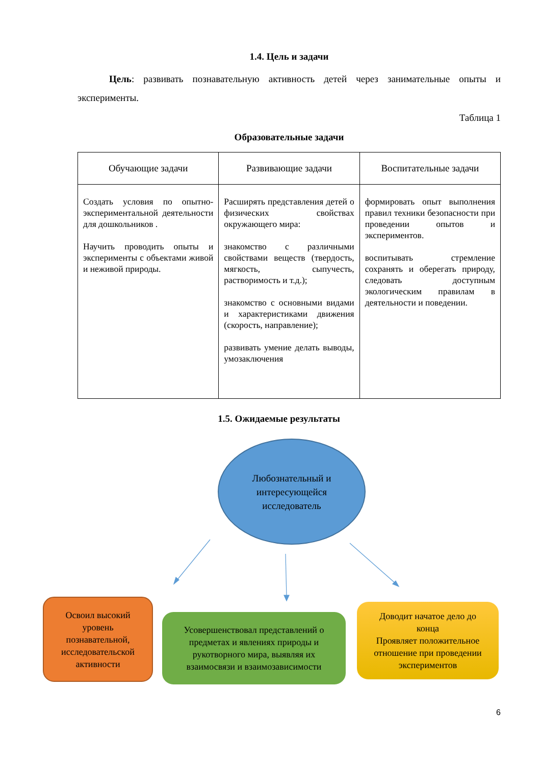1.4. Цель и задачи
Цель: развивать познавательную активность детей через занимательные опыты и эксперименты.
Таблица 1
Образовательные задачи
| Обучающие задачи | Развивающие задачи | Воспитательные задачи |
| --- | --- | --- |
| Создать условия по опытно-экспериментальной деятельности для дошкольников . Научить проводить опыты и эксперименты с объектами живой и неживой природы. | Расширять представления детей о физических свойствах окружающего мира: знакомство с различными свойствами веществ (твердость, мягкость, сыпучесть, растворимость и т.д.); знакомство с основными видами и характеристиками движения (скорость, направление); развивать умение делать выводы, умозаключения | формировать опыт выполнения правил техники безопасности при проведении опытов и экспериментов. воспитывать стремление сохранять и оберегать природу, следовать доступным экологическим правилам в деятельности и поведении. |
1.5. Ожидаемые результаты
Любознательный и
интересующейся
исследователь
Освоил высокий
уровень
познавательной,
исследовательской
активности
Усовершенствовал представлений о
предметах и явлениях природы и
рукотворного мира, выявляя их
взаимосвязи и взаимозависимости
Доводит начатое дело до
конца
Проявляет положительное
отношение при проведении
экспериментов
6